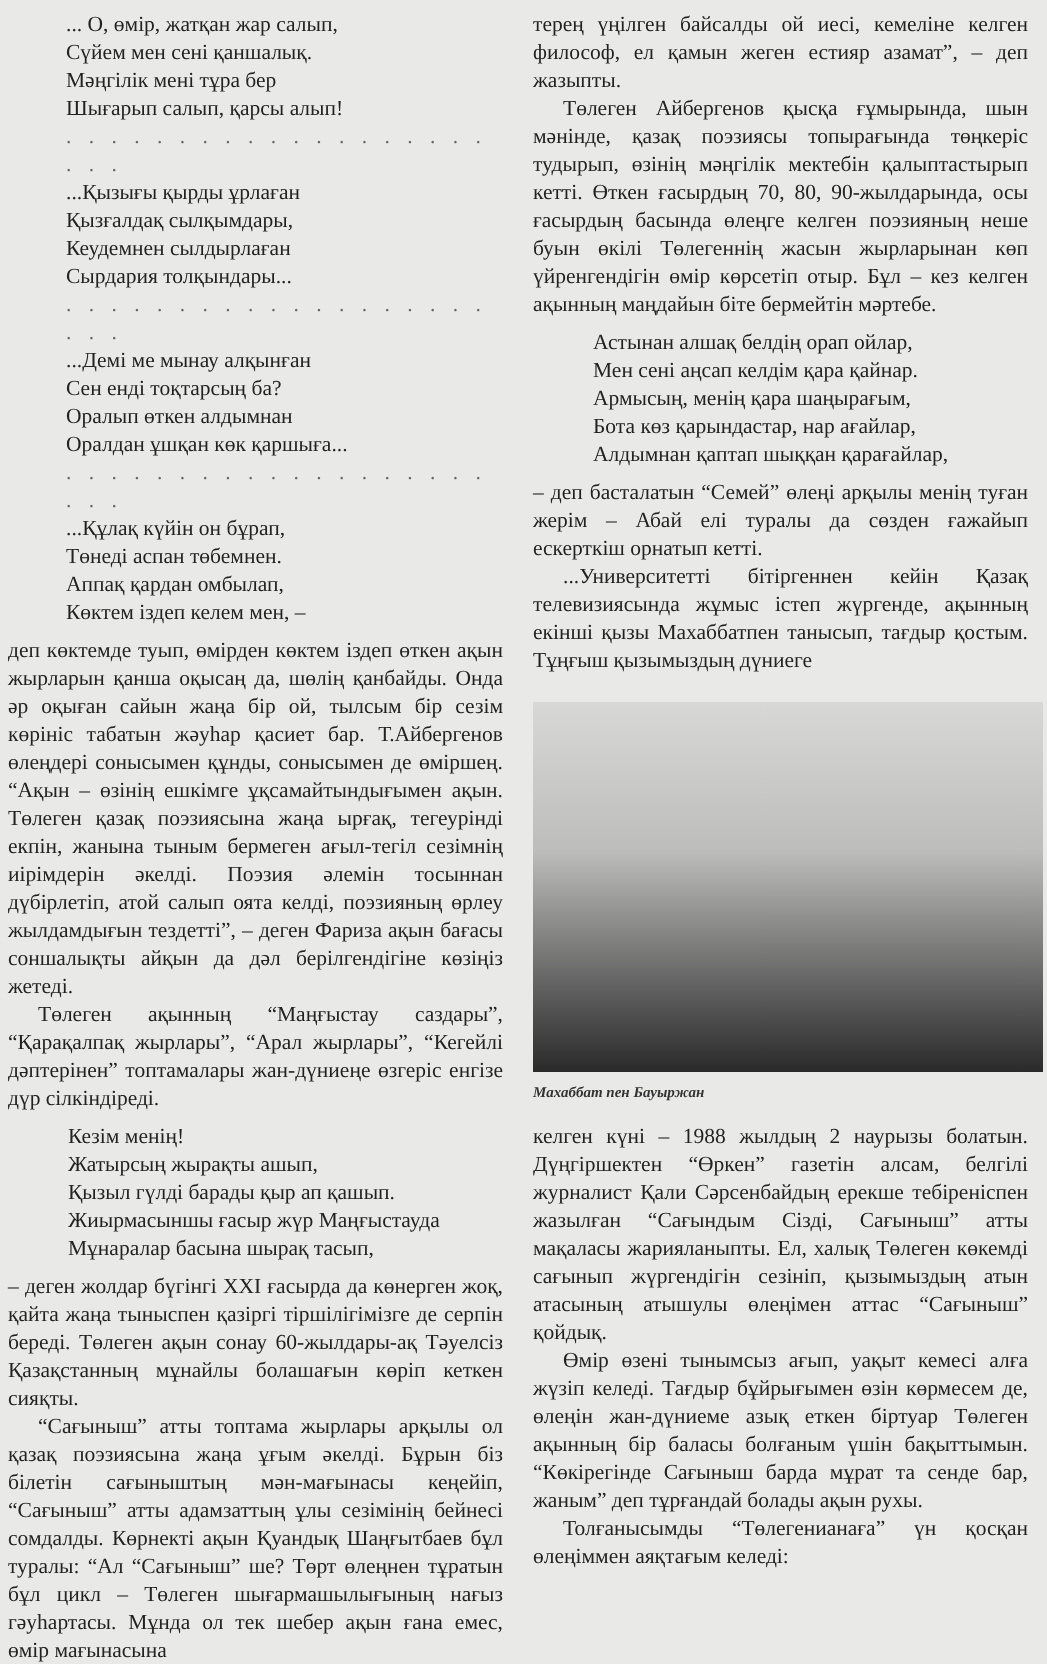... О, өмір, жатқан жар салып,
Сүйем мен сені қаншалық.
Мәңгілік мені тұра бер
Шығарып салып, қарсы алып!
. . . . . . . . . . . . . . . . . . . . . .
...Қызығы қырды ұрлаған
Қызғалдақ сылқымдары,
Кеудемнен сылдырлаған
Сырдария толқындары...
. . . . . . . . . . . . . . . . . . . . . .
...Демі ме мынау алқынған
Сен енді тоқтарсың ба?
Оралып өткен алдымнан
Оралдан ұшқан көк қаршыға...
. . . . . . . . . . . . . . . . . . . . . .
...Құлақ күйін он бұрап,
Төнеді аспан төбемнен.
Аппақ қардан омбылап,
Көктем іздеп келем мен, –
деп көктемде туып, өмірден көктем іздеп өткен ақын жырларын қанша оқысаң да, шөлің қанбайды. Онда әр оқыған сайын жаңа бір ой, тылсым бір сезім көрініс табатын жәуһар қасиет бар. Т.Айбергенов өлеңдері сонысымен құнды, сонысымен де өміршең. “Ақын – өзінің ешкімге ұқсамайтындығымен ақын. Төлеген қазақ поэзиясына жаңа ырғақ, тегеурінді екпін, жанына тыным бермеген ағыл-тегіл сезімнің иірімдерін әкелді. Поэзия әлемін тосыннан дүбірлетіп, атой салып оята келді, поэзияның өрлеу жылдамдығын тездетті”, – деген Фариза ақын бағасы соншалықты айқын да дәл берілгендігіне көзіңіз жетеді.
Төлеген ақынның “Маңғыстау саздары”, “Қарақалпақ жырлары”, “Арал жырлары”, “Кегейлі дәптерінен” топтамалары жан-дүниеңе өзгеріс енгізе дүр сілкіндіреді.
Кезім менің!
Жатырсың жырақты ашып,
Қызыл гүлді барады қыр ап қашып.
Жиырмасыншы ғасыр жүр Маңғыстауда
Мұнаралар басына шырақ тасып,
– деген жолдар бүгінгі XXI ғасырда да көнерген жоқ, қайта жаңа тыныспен қазіргі тіршілігімізге де серпін береді. Төлеген ақын сонау 60-жылдары-ақ Тәуелсіз Қазақстанның мұнайлы болашағын көріп кеткен сияқты.
“Сағыныш” атты топтама жырлары арқылы ол қазақ поэзиясына жаңа ұғым әкелді. Бұрын біз білетін сағыныштың мән-мағынасы кеңейіп, “Сағыныш” атты адамзаттың ұлы сезімінің бейнесі сомдалды. Көрнекті ақын Қуандық Шаңғытбаев бұл туралы: “Ал “Сағыныш” ше? Төрт өлеңнен тұратын бұл цикл – Төлеген шығармашылығының нағыз гәуһартасы. Мұнда ол тек шебер ақын ғана емес, өмір мағынасына
терең үңілген байсалды ой иесі, кемеліне келген философ, ел қамын жеген естияр азамат”, – деп жазыпты.
Төлеген Айбергенов қысқа ғұмырында, шын мәнінде, қазақ поэзиясы топырағында төңкеріс тудырып, өзінің мәңгілік мектебін қалыптастырып кетті. Өткен ғасырдың 70, 80, 90-жылдарында, осы ғасырдың басында өлеңге келген поэзияның неше буын өкілі Төлегеннің жасын жырларынан көп үйренгендігін өмір көрсетіп отыр. Бұл – кез келген ақынның маңдайын біте бермейтін мәртебе.
Астынан алшақ белдің орап ойлар,
Мен сені аңсап келдім қара қайнар.
Армысың, менің қара шаңырағым,
Бота көз қарындастар, нар ағайлар,
Алдымнан қаптап шыққан қарағайлар,
– деп басталатын “Семей” өлеңі арқылы менің туған жерім – Абай елі туралы да сөзден ғажайып ескерткіш орнатып кетті.
...Университетті бітіргеннен кейін Қазақ телевизиясында жұмыс істеп жүргенде, ақынның екінші қызы Махаббатпен танысып, тағдыр қостым. Тұңғыш қызымыздың дүниеге
Махаббат пен Бауыржан
келген күні – 1988 жылдың 2 наурызы болатын. Дүңгіршектен “Өркен” газетін алсам, белгілі журналист Қали Сәрсенбайдың ерекше тебіреніспен жазылған “Сағындым Сізді, Сағыныш” атты мақаласы жарияланыпты. Ел, халық Төлеген көкемді сағынып жүргендігін сезініп, қызымыздың атын атасының атышулы өлеңімен аттас “Сағыныш” қойдық.
Өмір өзені тынымсыз ағып, уақыт кемесі алға жүзіп келеді. Тағдыр бұйрығымен өзін көрмесем де, өлеңін жан-дүниеме азық еткен біртуар Төлеген ақынның бір баласы болғаным үшін бақыттымын. “Көкірегінде Сағыныш барда мұрат та сенде бар, жаным” деп тұрғандай болады ақын рухы.
Толғанысымды “Төлегенианаға” үн қосқан өлеңіммен аяқтағым келеді: